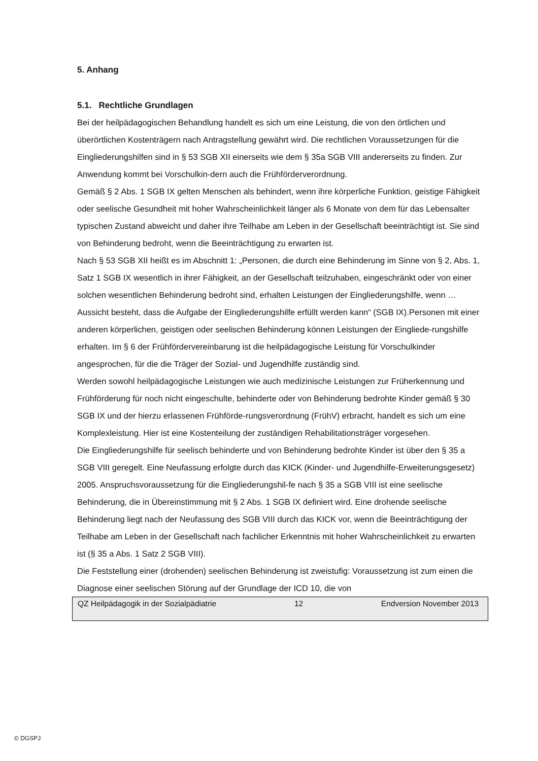5. Anhang
5.1. Rechtliche Grundlagen
Bei der heilpädagogischen Behandlung handelt es sich um eine Leistung, die von den örtlichen und überörtlichen Kostenträgern nach Antragstellung gewährt wird. Die rechtlichen Voraussetzungen für die Eingliederungshilfen sind in § 53 SGB XII einerseits wie dem § 35a SGB VIII andererseits zu finden. Zur Anwendung kommt bei Vorschulkin-dern auch die Frühförderverordnung.
Gemäß § 2 Abs. 1 SGB IX gelten Menschen als behindert, wenn ihre körperliche Funktion, geistige Fähigkeit oder seelische Gesundheit mit hoher Wahrscheinlichkeit länger als 6 Monate von dem für das Lebensalter typischen Zustand abweicht und daher ihre Teilhabe am Leben in der Gesellschaft beeinträchtigt ist. Sie sind von Behinderung bedroht, wenn die Beeinträchtigung zu erwarten ist.
Nach § 53 SGB XII heißt es im Abschnitt 1: „Personen, die durch eine Behinderung im Sinne von § 2, Abs. 1, Satz 1 SGB IX wesentlich in ihrer Fähigkeit, an der Gesellschaft teilzuhaben, eingeschränkt oder von einer solchen wesentlichen Behinderung bedroht sind, erhalten Leistungen der Eingliederungshilfe, wenn … Aussicht besteht, dass die Aufgabe der Eingliederungshilfe erfüllt werden kann“ (SGB IX).Personen mit einer anderen körperlichen, geistigen oder seelischen Behinderung können Leistungen der Eingliede-rungshilfe erhalten. Im § 6 der Frühfördervereinbarung ist die heilpädagogische Leistung für Vorschulkinder angesprochen, für die die Träger der Sozial- und Jugendhilfe zuständig sind.
Werden sowohl heilpädagogische Leistungen wie auch medizinische Leistungen zur Früherkennung und Frühförderung für noch nicht eingeschulte, behinderte oder von Behinderung bedrohte Kinder gemäß § 30 SGB IX und der hierzu erlassenen Frühförde-rungsverordnung (FrühV) erbracht, handelt es sich um eine Komplexleistung. Hier ist eine Kostenteilung der zuständigen Rehabilitationsträger vorgesehen.
Die Eingliederungshilfe für seelisch behinderte und von Behinderung bedrohte Kinder ist über den § 35 a SGB VIII geregelt. Eine Neufassung erfolgte durch das KICK (Kinder- und Jugendhilfe-Erweiterungsgesetz) 2005. Anspruchsvoraussetzung für die Eingliederungshil-fe nach § 35 a SGB VIII ist eine seelische Behinderung, die in Übereinstimmung mit § 2 Abs. 1 SGB IX definiert wird. Eine drohende seelische Behinderung liegt nach der Neufassung des SGB VIII durch das KICK vor, wenn die Beeinträchtigung der Teilhabe am Leben in der Gesellschaft nach fachlicher Erkenntnis mit hoher Wahrscheinlichkeit zu erwarten ist (§ 35 a Abs. 1 Satz 2 SGB VIII).
Die Feststellung einer (drohenden) seelischen Behinderung ist zweistufig: Voraussetzung ist zum einen die Diagnose einer seelischen Störung auf der Grundlage der ICD 10, die von
QZ Heilpädagogik in der Sozialpädiatrie 12 Endversion November 2013
© DGSPJ